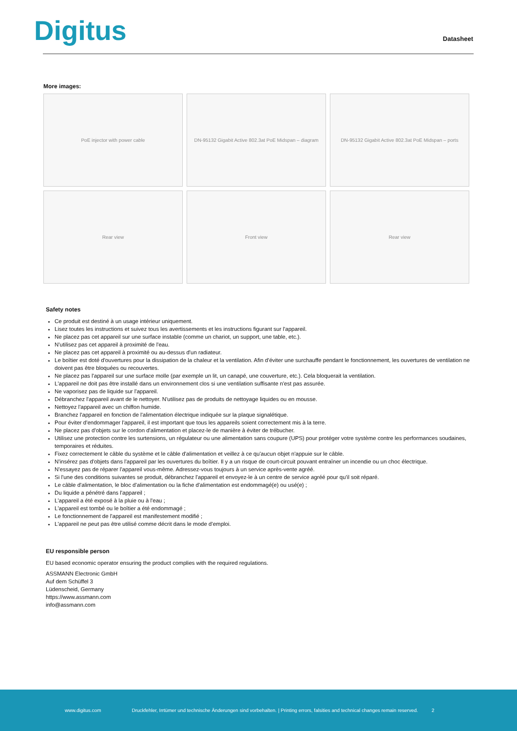Digitus Datasheet
More images:
PoE injector with power cable
DN-95132 Gigabit Active 802.3at PoE Midspan – diagram
DN-95132 Gigabit Active 802.3at PoE Midspan – ports
Rear view
Front view
Rear view
Safety notes
Ce produit est destiné à un usage intérieur uniquement.
Lisez toutes les instructions et suivez tous les avertissements et les instructions figurant sur l'appareil.
Ne placez pas cet appareil sur une surface instable (comme un chariot, un support, une table, etc.).
N'utilisez pas cet appareil à proximité de l'eau.
Ne placez pas cet appareil à proximité ou au-dessus d'un radiateur.
Le boîtier est doté d'ouvertures pour la dissipation de la chaleur et la ventilation. Afin d'éviter une surchauffe pendant le fonctionnement, les ouvertures de ventilation ne doivent pas être bloquées ou recouvertes.
Ne placez pas l'appareil sur une surface molle (par exemple un lit, un canapé, une couverture, etc.). Cela bloquerait la ventilation.
L'appareil ne doit pas être installé dans un environnement clos si une ventilation suffisante n'est pas assurée.
Ne vaporisez pas de liquide sur l'appareil.
Débranchez l'appareil avant de le nettoyer. N'utilisez pas de produits de nettoyage liquides ou en mousse.
Nettoyez l'appareil avec un chiffon humide.
Branchez l'appareil en fonction de l'alimentation électrique indiquée sur la plaque signalétique.
Pour éviter d'endommager l'appareil, il est important que tous les appareils soient correctement mis à la terre.
Ne placez pas d'objets sur le cordon d'alimentation et placez-le de manière à éviter de trébucher.
Utilisez une protection contre les surtensions, un régulateur ou une alimentation sans coupure (UPS) pour protéger votre système contre les performances soudaines, temporaires et réduites.
Fixez correctement le câble du système et le câble d'alimentation et veillez à ce qu'aucun objet n'appuie sur le câble.
N'insérez pas d'objets dans l'appareil par les ouvertures du boîtier. Il y a un risque de court-circuit pouvant entraîner un incendie ou un choc électrique.
N'essayez pas de réparer l'appareil vous-même. Adressez-vous toujours à un service après-vente agréé.
Si l'une des conditions suivantes se produit, débranchez l'appareil et envoyez-le à un centre de service agréé pour qu'il soit réparé.
Le câble d'alimentation, le bloc d'alimentation ou la fiche d'alimentation est endommagé(e) ou usé(e) ;
Du liquide a pénétré dans l'appareil ;
L'appareil a été exposé à la pluie ou à l'eau ;
L'appareil est tombé ou le boîtier a été endommagé ;
Le fonctionnement de l'appareil est manifestement modifié ;
L'appareil ne peut pas être utilisé comme décrit dans le mode d'emploi.
EU responsible person
EU based economic operator ensuring the product complies with the required regulations.
ASSMANN Electronic GmbH
Auf dem Schüffel 3
Lüdenscheid, Germany
https://www.assmann.com
info@assmann.com
www.digitus.com Druckfehler, Irrtümer und technische Änderungen sind vorbehalten. | Printing errors, falsities and technical changes remain reserved. 2